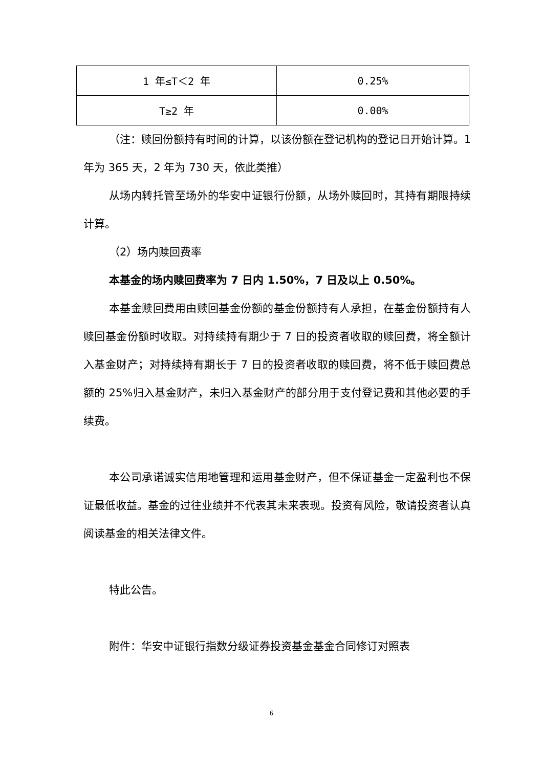| 1 年≤T＜2 年 | 0.25% |
| T≥2 年 | 0.00% |
（注：赎回份额持有时间的计算，以该份额在登记机构的登记日开始计算。1 年为 365 天，2 年为 730 天，依此类推）
从场内转托管至场外的华安中证银行份额，从场外赎回时，其持有期限持续计算。
（2）场内赎回费率
本基金的场内赎回费率为 7 日内 1.50%，7 日及以上 0.50%。
本基金赎回费用由赎回基金份额的基金份额持有人承担，在基金份额持有人赎回基金份额时收取。对持续持有期少于 7 日的投资者收取的赎回费，将全额计入基金财产；对持续持有期长于 7 日的投资者收取的赎回费，将不低于赎回费总额的 25%归入基金财产，未归入基金财产的部分用于支付登记费和其他必要的手续费。
本公司承诺诚实信用地管理和运用基金财产，但不保证基金一定盈利也不保证最低收益。基金的过往业绩并不代表其未来表现。投资有风险，敬请投资者认真阅读基金的相关法律文件。
特此公告。
附件：华安中证银行指数分级证券投资基金基金合同修订对照表
6